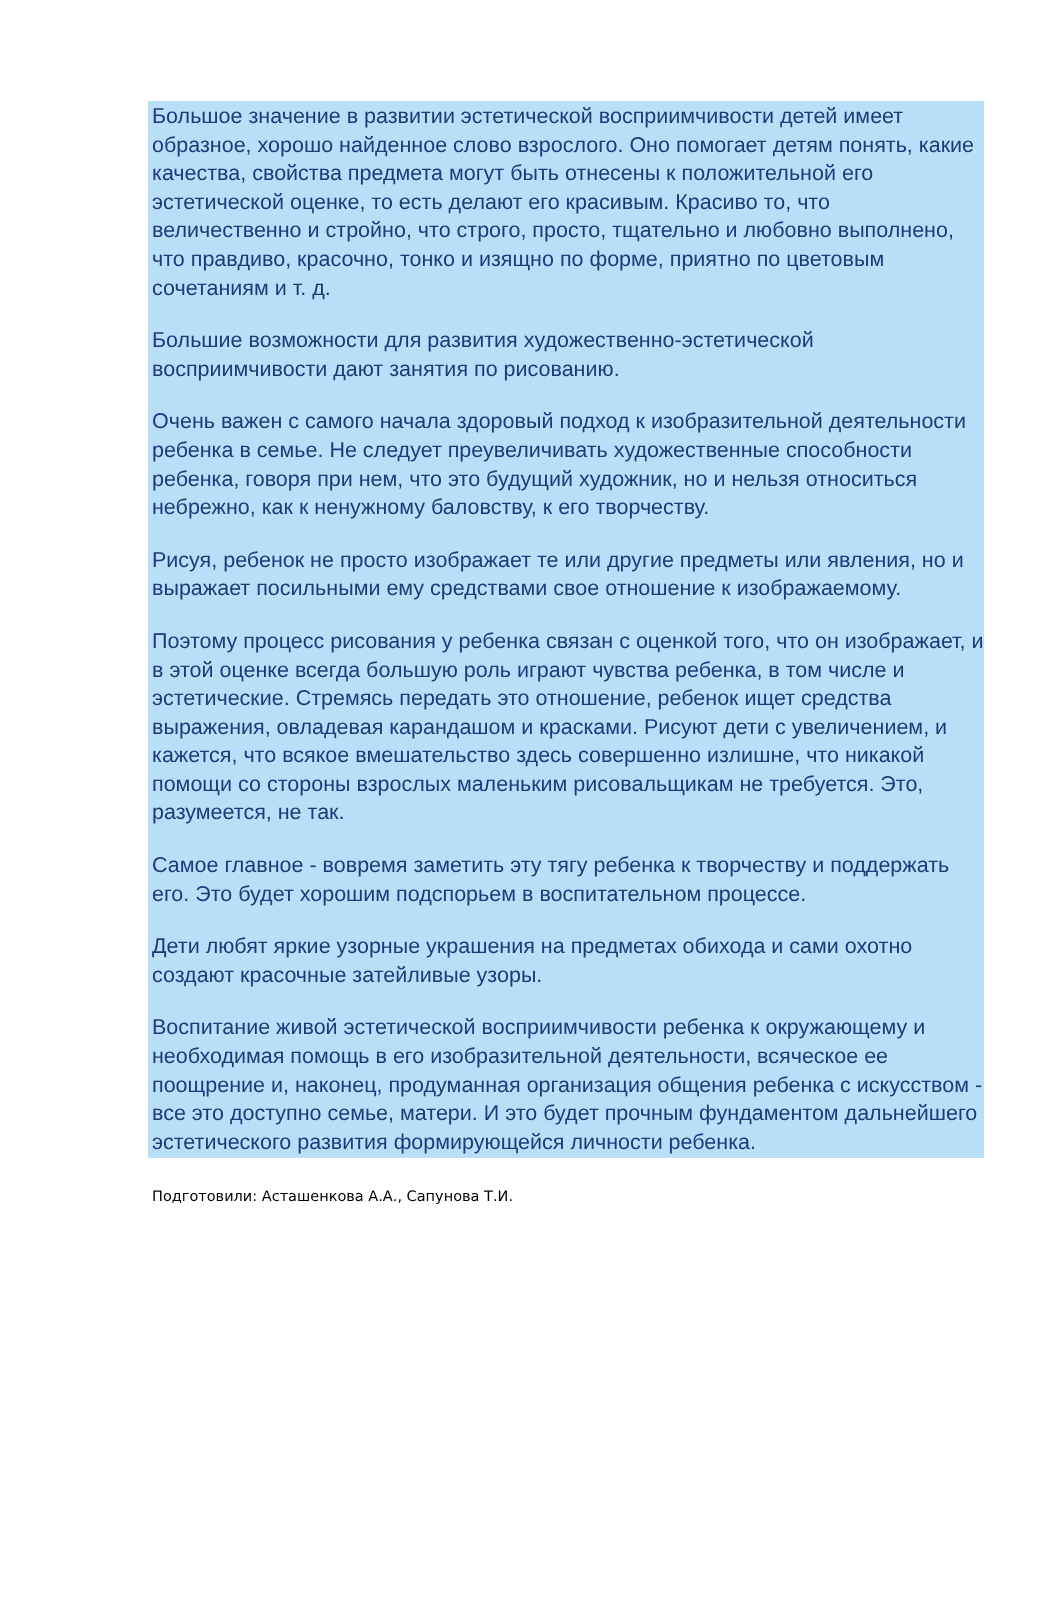Большое значение в развитии эстетической восприимчивости детей имеет образное, хорошо найденное слово взрослого. Оно помогает детям понять, какие качества, свойства предмета могут быть отнесены к положительной его эстетической оценке, то есть делают его красивым. Красиво то, что величественно и стройно, что строго, просто, тщательно и любовно выполнено, что правдиво, красочно, тонко и изящно по форме, приятно по цветовым сочетаниям и т. д.
Большие возможности для развития художественно-эстетической восприимчивости дают занятия по рисованию.
Очень важен с самого начала здоровый подход к изобразительной деятельности ребенка в семье. Не следует преувеличивать художественные способности ребенка, говоря при нем, что это будущий художник, но и нельзя относиться небрежно, как к ненужному баловству, к его творчеству.
Рисуя, ребенок не просто изображает те или другие предметы или явления, но и выражает посильными ему средствами свое отношение к изображаемому.
Поэтому процесс рисования у ребенка связан с оценкой того, что он изображает, и в этой оценке всегда большую роль играют чувства ребенка, в том числе и эстетические. Стремясь передать это отношение, ребенок ищет средства выражения, овладевая карандашом и красками. Рисуют дети с увеличением, и кажется, что всякое вмешательство здесь совершенно излишне, что никакой помощи со стороны взрослых маленьким рисовальщикам не требуется. Это, разумеется, не так.
Самое главное - вовремя заметить эту тягу ребенка к творчеству и поддержать его. Это будет хорошим подспорьем в воспитательном процессе.
Дети любят яркие узорные украшения на предметах обихода и сами охотно создают красочные затейливые узоры.
Воспитание живой эстетической восприимчивости ребенка к окружающему и необходимая помощь в его изобразительной деятельности, всяческое ее поощрение и, наконец, продуманная организация общения ребенка с искусством - все это доступно семье, матери. И это будет прочным фундаментом дальнейшего эстетического развития формирующейся личности ребенка.
Подготовили: Асташенкова А.А., Сапунова Т.И.